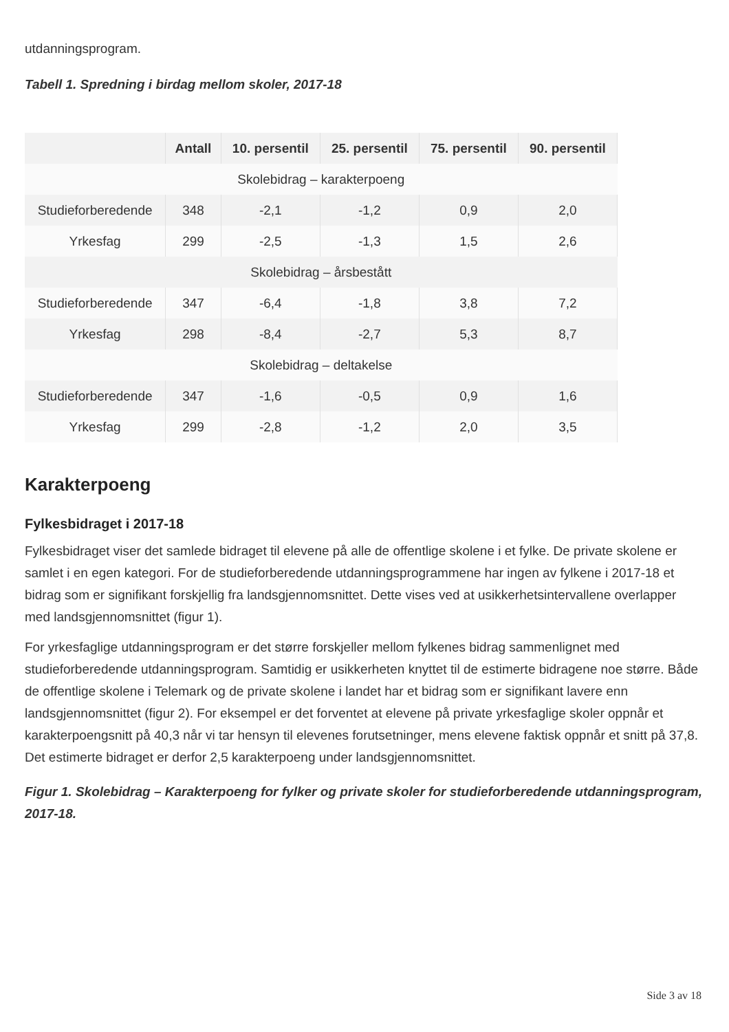utdanningsprogram.
Tabell 1. Spredning i birdag mellom skoler, 2017-18
| | Antall | 10. persentil | 25. persentil | 75. persentil | 90. persentil |
| --- | --- | --- | --- | --- | --- |
| Skolebidrag – karakterpoeng | | | | | |
| Studieforberedende | 348 | -2,1 | -1,2 | 0,9 | 2,0 |
| Yrkesfag | 299 | -2,5 | -1,3 | 1,5 | 2,6 |
| Skolebidrag – årsbestått | | | | | |
| Studieforberedende | 347 | -6,4 | -1,8 | 3,8 | 7,2 |
| Yrkesfag | 298 | -8,4 | -2,7 | 5,3 | 8,7 |
| Skolebidrag – deltakelse | | | | | |
| Studieforberedende | 347 | -1,6 | -0,5 | 0,9 | 1,6 |
| Yrkesfag | 299 | -2,8 | -1,2 | 2,0 | 3,5 |
Karakterpoeng
Fylkesbidraget i 2017-18
Fylkesbidraget viser det samlede bidraget til elevene på alle de offentlige skolene i et fylke. De private skolene er samlet i en egen kategori. For de studieforberedende utdanningsprogrammene har ingen av fylkene i 2017-18 et bidrag som er signifikant forskjellig fra landsgjennomsnittet. Dette vises ved at usikkerhetsintervallene overlapper med landsgjennomsnittet (figur 1).
For yrkesfaglige utdanningsprogram er det større forskjeller mellom fylkenes bidrag sammenlignet med studieforberedende utdanningsprogram. Samtidig er usikkerheten knyttet til de estimerte bidragene noe større. Både de offentlige skolene i Telemark og de private skolene i landet har et bidrag som er signifikant lavere enn landsgjennomsnittet (figur 2). For eksempel er det forventet at elevene på private yrkesfaglige skoler oppnår et karakterpoengsnitt på 40,3 når vi tar hensyn til elevenes forutsetninger, mens elevene faktisk oppnår et snitt på 37,8. Det estimerte bidraget er derfor 2,5 karakterpoeng under landsgjennomsnittet.
Figur 1. Skolebidrag – Karakterpoeng for fylker og private skoler for studieforberedende utdanningsprogram, 2017-18.
Side 3 av 18